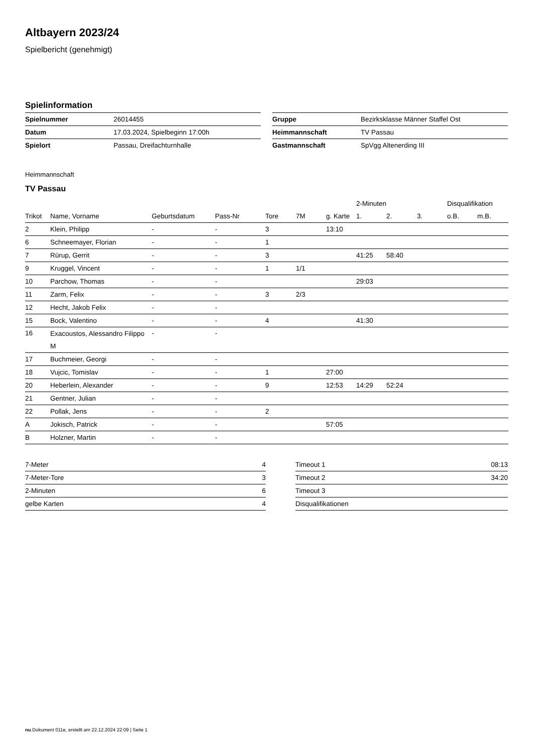Altbayern 2023/24
Spielbericht (genehmigt)
Spielinformation
| Spielnummer | 26014455 |
| Datum | 17.03.2024, Spielbeginn 17:00h |
| Spielort | Passau, Dreifachturnhalle |
| Gruppe | Bezirksklasse Männer Staffel Ost |
| Heimmannschaft | TV Passau |
| Gastmannschaft | SpVgg Altenerding III |
Heimmannschaft
TV Passau
| | | | | | | | 2-Minuten | | | Disqualifikation | |
| --- | --- | --- | --- | --- | --- | --- | --- | --- | --- | --- | --- |
| Trikot | Name, Vorname | Geburtsdatum | Pass-Nr | Tore | 7M | g. Karte | 1. | 2. | 3. | o.B. | m.B. |
| 2 | Klein, Philipp | - | - | 3 | | 13:10 | | | | | |
| 6 | Schneemayer, Florian | - | - | 1 | | | | | | | |
| 7 | Rürup, Gerrit | - | - | 3 | | | 41:25 | 58:40 | | | |
| 9 | Kruggel, Vincent | - | - | 1 | 1/1 | | | | | | |
| 10 | Parchow, Thomas | - | - | | | | 29:03 | | | | |
| 11 | Zarm, Felix | - | - | 3 | 2/3 | | | | | | |
| 12 | Hecht, Jakob Felix | - | - | | | | | | | | |
| 15 | Bock, Valentino | - | - | 4 | | | 41:30 | | | | |
| 16 | Exacoustos, Alessandro Filippo M | - | - | | | | | | | | |
| 17 | Buchmeier, Georgi | - | - | | | | | | | | |
| 18 | Vujcic, Tomislav | - | - | 1 | | 27:00 | | | | | |
| 20 | Heberlein, Alexander | - | - | 9 | | 12:53 | 14:29 | 52:24 | | | |
| 21 | Gentner, Julian | - | - | | | | | | | | |
| 22 | Pollak, Jens | - | - | 2 | | | | | | | |
| A | Jokisch, Patrick | - | - | | | 57:05 | | | | | |
| B | Holzner, Martin | - | - | | | | | | | | |
| 7-Meter | 4 |
| 7-Meter-Tore | 3 |
| 2-Minuten | 6 |
| gelbe Karten | 4 |
| Timeout 1 | 08:13 |
| Timeout 2 | 34:20 |
| Timeout 3 | |
| Disqualifikationen | |
nu.Dokument 011e, erstellt am 22.12.2024 22:09 | Seite 1